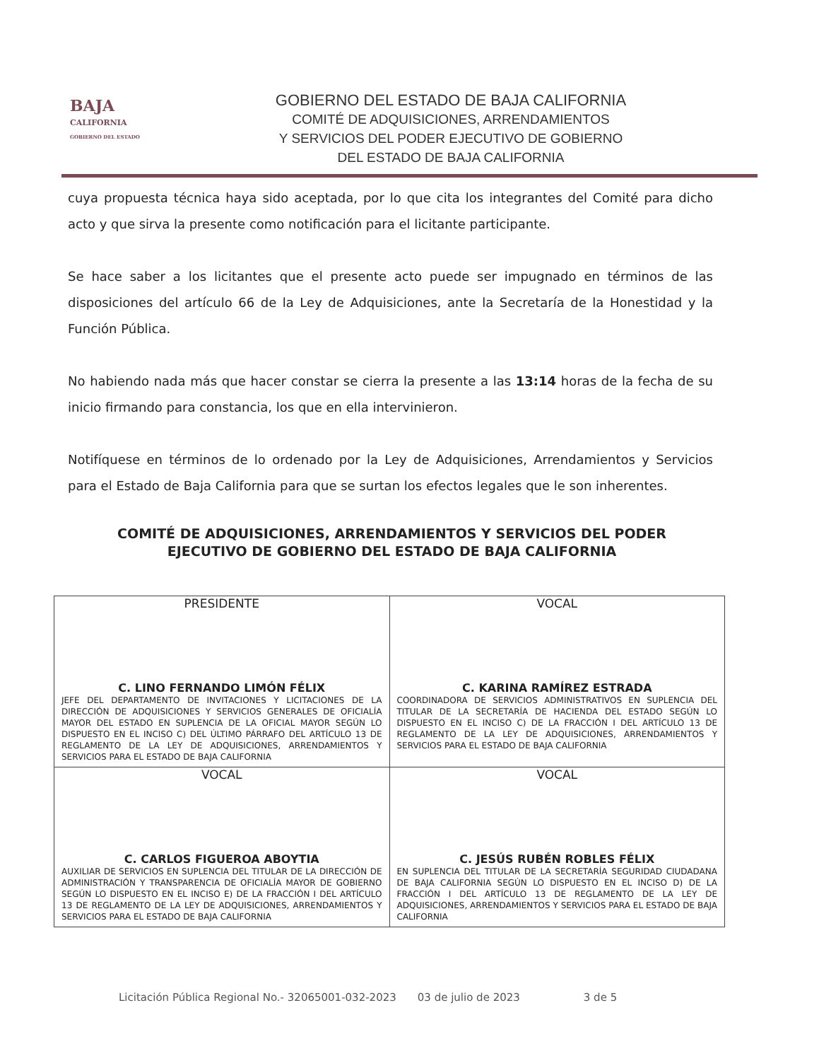BAJA
CALIFORNIA
GOBIERNO DEL ESTADO
GOBIERNO DEL ESTADO DE BAJA CALIFORNIA
COMITÉ DE ADQUISICIONES, ARRENDAMIENTOS
Y SERVICIOS DEL PODER EJECUTIVO DE GOBIERNO
DEL ESTADO DE BAJA CALIFORNIA
cuya propuesta técnica haya sido aceptada, por lo que cita los integrantes del Comité para dicho acto y que sirva la presente como notificación para el licitante participante.
Se hace saber a los licitantes que el presente acto puede ser impugnado en términos de las disposiciones del artículo 66 de la Ley de Adquisiciones, ante la Secretaría de la Honestidad y la Función Pública.
No habiendo nada más que hacer constar se cierra la presente a las 13:14 horas de la fecha de su inicio firmando para constancia, los que en ella intervinieron.
Notifíquese en términos de lo ordenado por la Ley de Adquisiciones, Arrendamientos y Servicios para el Estado de Baja California para que se surtan los efectos legales que le son inherentes.
COMITÉ DE ADQUISICIONES, ARRENDAMIENTOS Y SERVICIOS DEL PODER EJECUTIVO DE GOBIERNO DEL ESTADO DE BAJA CALIFORNIA
| PRESIDENTE C. LINO FERNANDO LIMÓN FÉLIX JEFE DEL DEPARTAMENTO DE INVITACIONES Y LICITACIONES DE LA DIRECCIÓN DE ADQUISICIONES Y SERVICIOS GENERALES DE OFICIALÍA MAYOR DEL ESTADO EN SUPLENCIA DE LA OFICIAL MAYOR SEGÚN LO DISPUESTO EN EL INCISO C) DEL ÚLTIMO PÁRRAFO DEL ARTÍCULO 13 DE REGLAMENTO DE LA LEY DE ADQUISICIONES, ARRENDAMIENTOS Y SERVICIOS PARA EL ESTADO DE BAJA CALIFORNIA | VOCAL C. KARINA RAMÍREZ ESTRADA COORDINADORA DE SERVICIOS ADMINISTRATIVOS EN SUPLENCIA DEL TITULAR DE LA SECRETARÍA DE HACIENDA DEL ESTADO SEGÚN LO DISPUESTO EN EL INCISO C) DE LA FRACCIÓN I DEL ARTÍCULO 13 DE REGLAMENTO DE LA LEY DE ADQUISICIONES, ARRENDAMIENTOS Y SERVICIOS PARA EL ESTADO DE BAJA CALIFORNIA |
| VOCAL C. CARLOS FIGUEROA ABOYTIA AUXILIAR DE SERVICIOS EN SUPLENCIA DEL TITULAR DE LA DIRECCIÓN DE ADMINISTRACIÓN Y TRANSPARENCIA DE OFICIALÍA MAYOR DE GOBIERNO SEGÚN LO DISPUESTO EN EL INCISO E) DE LA FRACCIÓN I DEL ARTÍCULO 13 DE REGLAMENTO DE LA LEY DE ADQUISICIONES, ARRENDAMIENTOS Y SERVICIOS PARA EL ESTADO DE BAJA CALIFORNIA | VOCAL C. JESÚS RUBÉN ROBLES FÉLIX EN SUPLENCIA DEL TITULAR DE LA SECRETARÍA SEGURIDAD CIUDADANA DE BAJA CALIFORNIA SEGÚN LO DISPUESTO EN EL INCISO D) DE LA FRACCIÓN I DEL ARTÍCULO 13 DE REGLAMENTO DE LA LEY DE ADQUISICIONES, ARRENDAMIENTOS Y SERVICIOS PARA EL ESTADO DE BAJA CALIFORNIA |
Licitación Pública Regional No.- 32065001-032-2023 03 de julio de 2023 3 de 5